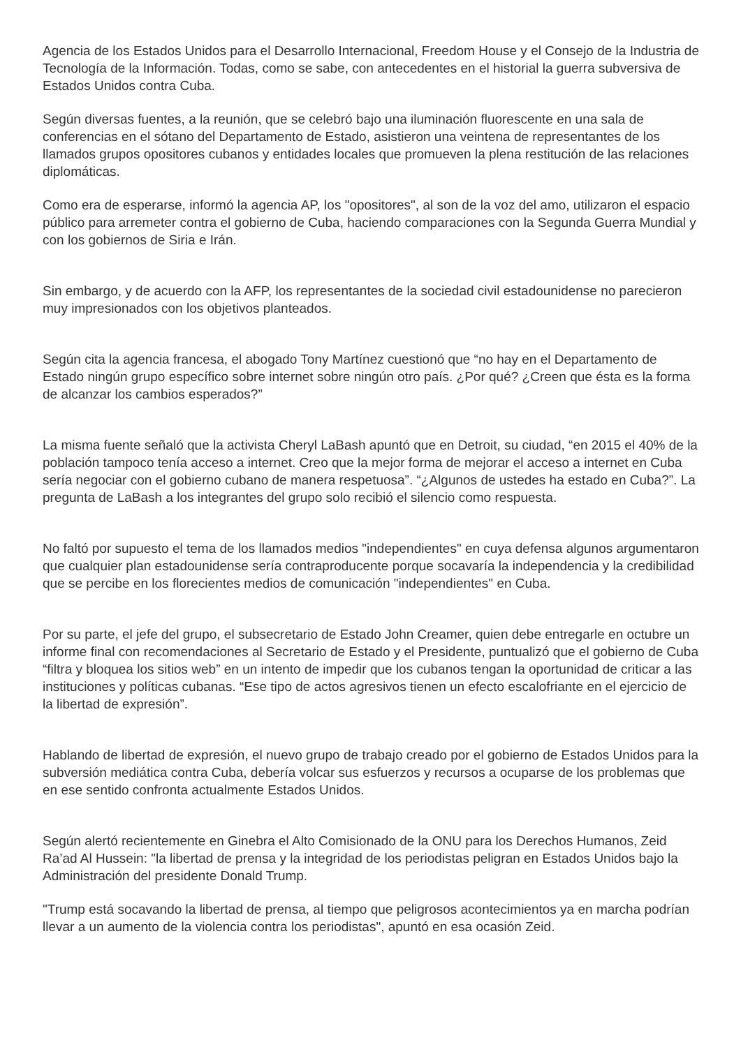Agencia de los Estados Unidos para el Desarrollo Internacional, Freedom House y el Consejo de la Industria de Tecnología de la Información. Todas, como se sabe, con antecedentes en el historial la guerra subversiva de Estados Unidos contra Cuba.
Según diversas fuentes, a la reunión, que se celebró bajo una iluminación fluorescente en una sala de conferencias en el sótano del Departamento de Estado, asistieron una veintena de representantes de los llamados grupos opositores cubanos y entidades locales que promueven la plena restitución de las relaciones diplomáticas.
Como era de esperarse, informó la agencia AP, los "opositores", al son de la voz del amo, utilizaron el espacio público para arremeter contra el gobierno de Cuba, haciendo comparaciones con la Segunda Guerra Mundial y con los gobiernos de Siria e Irán.
Sin embargo, y de acuerdo con la AFP, los representantes de la sociedad civil estadounidense no parecieron muy impresionados con los objetivos planteados.
Según cita la agencia francesa, el abogado Tony Martínez cuestionó que “no hay en el Departamento de Estado ningún grupo específico sobre internet sobre ningún otro país. ¿Por qué? ¿Creen que ésta es la forma de alcanzar los cambios esperados?”
La misma fuente señaló que la activista Cheryl LaBash apuntó que en Detroit, su ciudad, “en 2015 el 40% de la población tampoco tenía acceso a internet. Creo que la mejor forma de mejorar el acceso a internet en Cuba sería negociar con el gobierno cubano de manera respetuosa”. “¿Algunos de ustedes ha estado en Cuba?”. La pregunta de LaBash a los integrantes del grupo solo recibió el silencio como respuesta.
No faltó por supuesto el tema de los llamados medios "independientes" en cuya defensa algunos argumentaron que cualquier plan estadounidense sería contraproducente porque socavaría la independencia y la credibilidad que se percibe en los florecientes medios de comunicación "independientes" en Cuba.
Por su parte, el jefe del grupo, el subsecretario de Estado John Creamer, quien debe entregarle en octubre un informe final con recomendaciones al Secretario de Estado y el Presidente, puntualizó que el gobierno de Cuba “filtra y bloquea los sitios web” en un intento de impedir que los cubanos tengan la oportunidad de criticar a las instituciones y políticas cubanas. “Ese tipo de actos agresivos tienen un efecto escalofriante en el ejercicio de la libertad de expresión”.
Hablando de libertad de expresión, el nuevo grupo de trabajo creado por el gobierno de Estados Unidos para la subversión mediática contra Cuba, debería volcar sus esfuerzos y recursos a ocuparse de los problemas que en ese sentido confronta actualmente Estados Unidos.
Según alertó recientemente en Ginebra el Alto Comisionado de la ONU para los Derechos Humanos, Zeid Ra’ad Al Hussein: "la libertad de prensa y la integridad de los periodistas peligran en Estados Unidos bajo la Administración del presidente Donald Trump.
"Trump está socavando la libertad de prensa, al tiempo que peligrosos acontecimientos ya en marcha podrían llevar a un aumento de la violencia contra los periodistas", apuntó en esa ocasión Zeid.